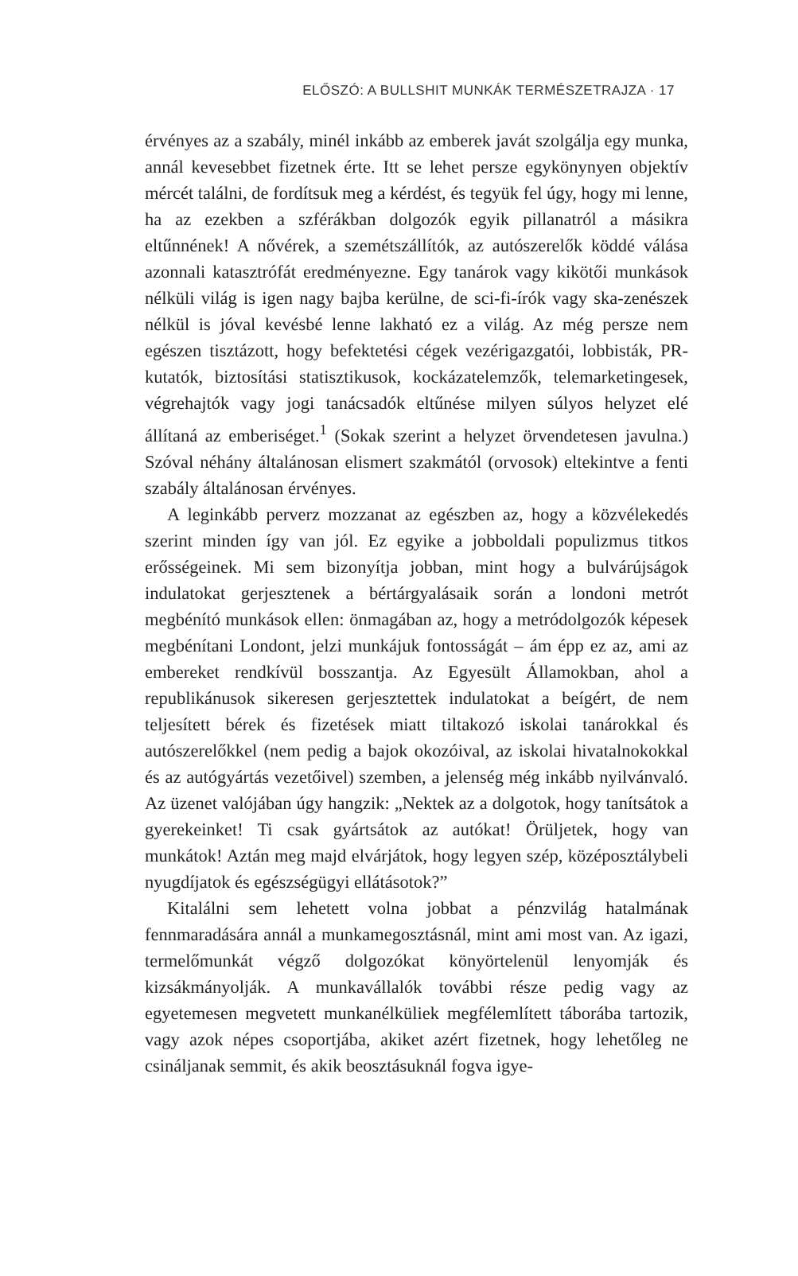ELŐSZÓ: A BULLSHIT MUNKÁK TERMÉSZETRAJZA · 17
érvényes az a szabály, minél inkább az emberek javát szolgálja egy munka, annál kevesebbet fizetnek érte. Itt se lehet persze egykönynyen objektív mércét találni, de fordítsuk meg a kérdést, és tegyük fel úgy, hogy mi lenne, ha az ezekben a szférákban dolgozók egyik pillanatról a másikra eltűnnének! A nővérek, a szemétszállítók, az autószerelők köddé válása azonnali katasztrófát eredményezne. Egy tanárok vagy kikötői munkások nélküli világ is igen nagy bajba kerülne, de sci-fi-írók vagy ska-zenészek nélkül is jóval kevésbé lenne lakható ez a világ. Az még persze nem egészen tisztázott, hogy befektetési cégek vezérigazgatói, lobbisták, PR-kutatók, biztosítási statisztikusok, kockázatelemzők, telemarketingesek, végrehajtók vagy jogi tanácsadók eltűnése milyen súlyos helyzet elé állítaná az emberiséget.<sup>1</sup> (Sokak szerint a helyzet örvendetesen javulna.) Szóval néhány általánosan elismert szakmától (orvosok) eltekintve a fenti szabály általánosan érvényes.
A leginkább perverz mozzanat az egészben az, hogy a közvélekedés szerint minden így van jól. Ez egyike a jobboldali populizmus titkos erősségeinek. Mi sem bizonyítja jobban, mint hogy a bulvárújságok indulatokat gerjesztenek a bértárgyalásaik során a londoni metrót megbénító munkások ellen: önmagában az, hogy a metródolgozók képesek megbénítani Londont, jelzi munkájuk fontosságát – ám épp ez az, ami az embereket rendkívül bosszantja. Az Egyesült Államokban, ahol a republikánusok sikeresen gerjesztettek indulatokat a beígért, de nem teljesített bérek és fizetések miatt tiltakozó iskolai tanárokkal és autószerelőkkel (nem pedig a bajok okozóival, az iskolai hivatalnokokkal és az autógyártás vezetőivel) szemben, a jelenség még inkább nyilvánvaló. Az üzenet valójában úgy hangzik: „Nektek az a dolgotok, hogy tanítsátok a gyerekeinket! Ti csak gyártsátok az autókat! Örüljetek, hogy van munkátok! Aztán meg majd elvárjátok, hogy legyen szép, középosztálybeli nyugdíjatok és egészségügyi ellátásotok?”
Kitalálni sem lehetett volna jobbat a pénzvilág hatalmának fennmaradására annál a munkamegosztásnál, mint ami most van. Az igazi, termelőmunkát végző dolgozókat könyörtelenül lenyomják és kizsákmányolják. A munkavállalók további része pedig vagy az egyetemesen megvetett munkanélküliek megfélemlített táborába tartozik, vagy azok népes csoportjába, akiket azért fizetnek, hogy lehetőleg ne csináljanak semmit, és akik beosztásuknál fogva igye-